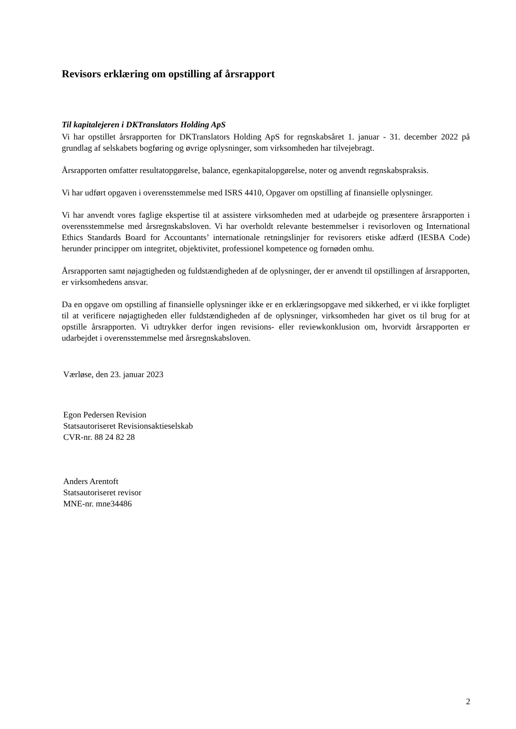Revisors erklæring om opstilling af årsrapport
Til kapitalejeren i DKTranslators Holding ApS
Vi har opstillet årsrapporten for DKTranslators Holding ApS for regnskabsåret 1. januar - 31. december 2022 på grundlag af selskabets bogføring og øvrige oplysninger, som virksomheden har tilvejebragt.
Årsrapporten omfatter resultatopgørelse, balance, egenkapitalopgørelse, noter og anvendt regnskabspraksis.
Vi har udført opgaven i overensstemmelse med ISRS 4410, Opgaver om opstilling af finansielle oplysninger.
Vi har anvendt vores faglige ekspertise til at assistere virksomheden med at udarbejde og præsentere årsrapporten i overensstemmelse med årsregnskabsloven. Vi har overholdt relevante bestemmelser i revisorloven og International Ethics Standards Board for Accountants’ internationale retningslinjer for revisorers etiske adfærd (IESBA Code) herunder principper om integritet, objektivitet, professionel kompetence og fornøden omhu.
Årsrapporten samt nøjagtigheden og fuldstændigheden af de oplysninger, der er anvendt til opstillingen af årsrapporten, er virksomhedens ansvar.
Da en opgave om opstilling af finansielle oplysninger ikke er en erklæringsopgave med sikkerhed, er vi ikke forpligtet til at verificere nøjagtigheden eller fuldstændigheden af de oplysninger, virksomheden har givet os til brug for at opstille årsrapporten. Vi udtrykker derfor ingen revisions- eller reviewkonklusion om, hvorvidt årsrapporten er udarbejdet i overensstemmelse med årsregnskabsloven.
Værløse, den 23. januar 2023
Egon Pedersen Revision
Statsautoriseret Revisionsaktieselskab
CVR-nr. 88 24 82 28
Anders Arentoft
Statsautoriseret revisor
MNE-nr. mne34486
2